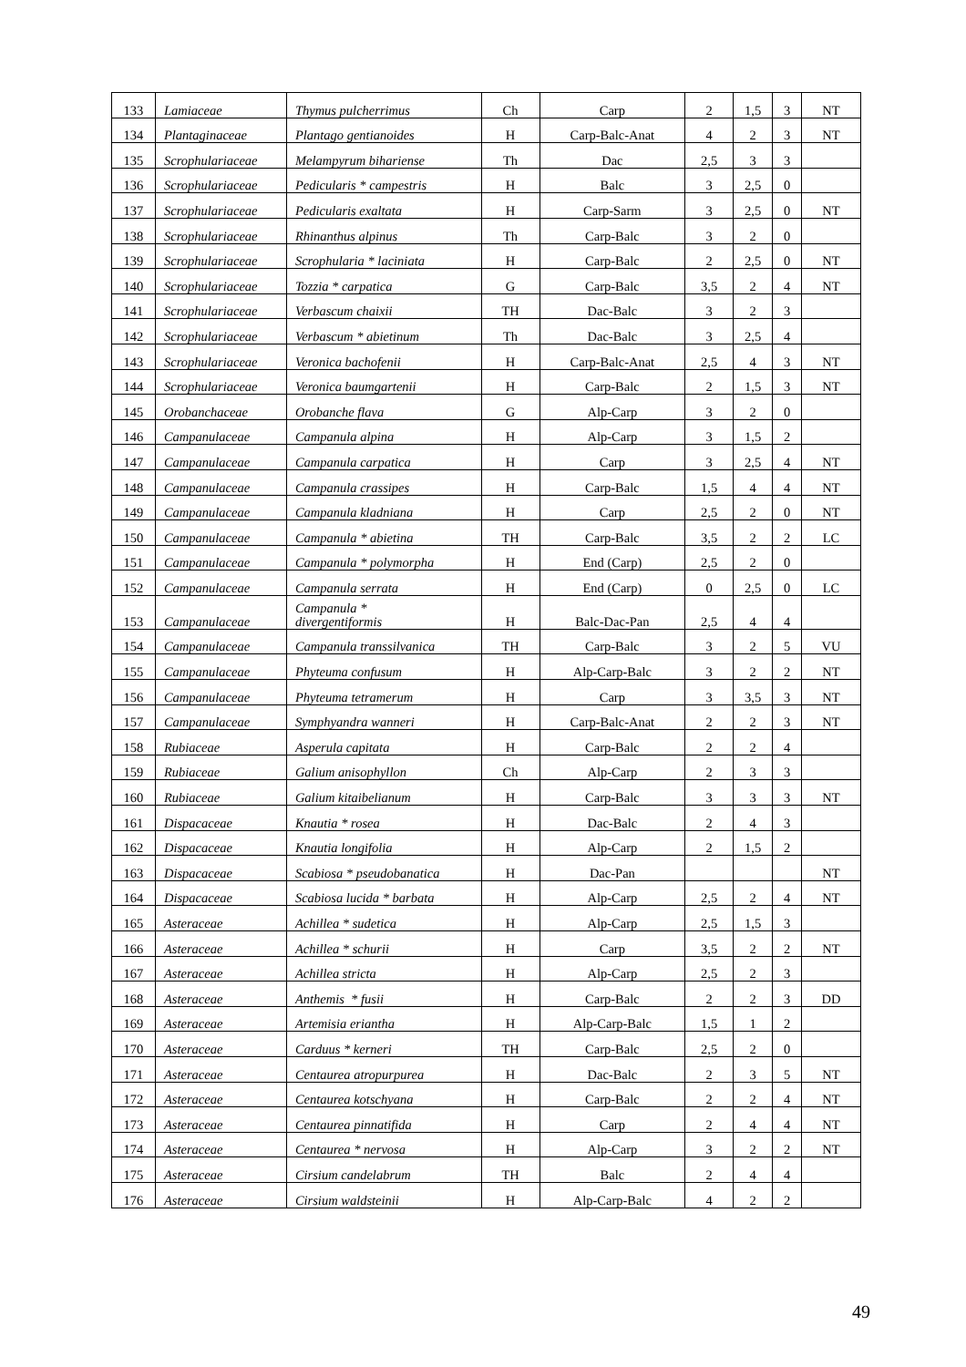| 133 | Lamiaceae | Thymus pulcherrimus | Ch | Carp | 2 | 1,5 | 3 | NT |
| 134 | Plantaginaceae | Plantago gentianoides | H | Carp-Balc-Anat | 4 | 2 | 3 | NT |
| 135 | Scrophulariaceae | Melampyrum bihariense | Th | Dac | 2,5 | 3 | 3 | |
| 136 | Scrophulariaceae | Pedicularis * campestris | H | Balc | 3 | 2,5 | 0 | |
| 137 | Scrophulariaceae | Pedicularis exaltata | H | Carp-Sarm | 3 | 2,5 | 0 | NT |
| 138 | Scrophulariaceae | Rhinanthus alpinus | Th | Carp-Balc | 3 | 2 | 0 | |
| 139 | Scrophulariaceae | Scrophularia * laciniata | H | Carp-Balc | 2 | 2,5 | 0 | NT |
| 140 | Scrophulariaceae | Tozzia * carpatica | G | Carp-Balc | 3,5 | 2 | 4 | NT |
| 141 | Scrophulariaceae | Verbascum chaixii | TH | Dac-Balc | 3 | 2 | 3 | |
| 142 | Scrophulariaceae | Verbascum * abietinum | Th | Dac-Balc | 3 | 2,5 | 4 | |
| 143 | Scrophulariaceae | Veronica bachofenii | H | Carp-Balc-Anat | 2,5 | 4 | 3 | NT |
| 144 | Scrophulariaceae | Veronica baumgartenii | H | Carp-Balc | 2 | 1,5 | 3 | NT |
| 145 | Orobanchaceae | Orobanche flava | G | Alp-Carp | 3 | 2 | 0 | |
| 146 | Campanulaceae | Campanula alpina | H | Alp-Carp | 3 | 1,5 | 2 | |
| 147 | Campanulaceae | Campanula carpatica | H | Carp | 3 | 2,5 | 4 | NT |
| 148 | Campanulaceae | Campanula crassipes | H | Carp-Balc | 1,5 | 4 | 4 | NT |
| 149 | Campanulaceae | Campanula kladniana | H | Carp | 2,5 | 2 | 0 | NT |
| 150 | Campanulaceae | Campanula * abietina | TH | Carp-Balc | 3,5 | 2 | 2 | LC |
| 151 | Campanulaceae | Campanula * polymorpha | H | End (Carp) | 2,5 | 2 | 0 | |
| 152 | Campanulaceae | Campanula serrata | H | End (Carp) | 0 | 2,5 | 0 | LC |
| 153 | Campanulaceae | Campanula * divergentiformis | H | Balc-Dac-Pan | 2,5 | 4 | 4 | |
| 154 | Campanulaceae | Campanula transsilvanica | TH | Carp-Balc | 3 | 2 | 5 | VU |
| 155 | Campanulaceae | Phyteuma confusum | H | Alp-Carp-Balc | 3 | 2 | 2 | NT |
| 156 | Campanulaceae | Phyteuma tetramerum | H | Carp | 3 | 3,5 | 3 | NT |
| 157 | Campanulaceae | Symphyandra wanneri | H | Carp-Balc-Anat | 2 | 2 | 3 | NT |
| 158 | Rubiaceae | Asperula capitata | H | Carp-Balc | 2 | 2 | 4 | |
| 159 | Rubiaceae | Galium anisophyllon | Ch | Alp-Carp | 2 | 3 | 3 | |
| 160 | Rubiaceae | Galium kitaibelianum | H | Carp-Balc | 3 | 3 | 3 | NT |
| 161 | Dispacaceae | Knautia * rosea | H | Dac-Balc | 2 | 4 | 3 | |
| 162 | Dispacaceae | Knautia longifolia | H | Alp-Carp | 2 | 1,5 | 2 | |
| 163 | Dispacaceae | Scabiosa * pseudobanatica | H | Dac-Pan | | | | NT |
| 164 | Dispacaceae | Scabiosa lucida * barbata | H | Alp-Carp | 2,5 | 2 | 4 | NT |
| 165 | Asteraceae | Achillea * sudetica | H | Alp-Carp | 2,5 | 1,5 | 3 | |
| 166 | Asteraceae | Achillea * schurii | H | Carp | 3,5 | 2 | 2 | NT |
| 167 | Asteraceae | Achillea stricta | H | Alp-Carp | 2,5 | 2 | 3 | |
| 168 | Asteraceae | Anthemis * fusii | H | Carp-Balc | 2 | 2 | 3 | DD |
| 169 | Asteraceae | Artemisia eriantha | H | Alp-Carp-Balc | 1,5 | 1 | 2 | |
| 170 | Asteraceae | Carduus * kerneri | TH | Carp-Balc | 2,5 | 2 | 0 | |
| 171 | Asteraceae | Centaurea atropurpurea | H | Dac-Balc | 2 | 3 | 5 | NT |
| 172 | Asteraceae | Centaurea kotschyana | H | Carp-Balc | 2 | 2 | 4 | NT |
| 173 | Asteraceae | Centaurea pinnatifida | H | Carp | 2 | 4 | 4 | NT |
| 174 | Asteraceae | Centaurea * nervosa | H | Alp-Carp | 3 | 2 | 2 | NT |
| 175 | Asteraceae | Cirsium candelabrum | TH | Balc | 2 | 4 | 4 | |
| 176 | Asteraceae | Cirsium waldsteinii | H | Alp-Carp-Balc | 4 | 2 | 2 | |
49